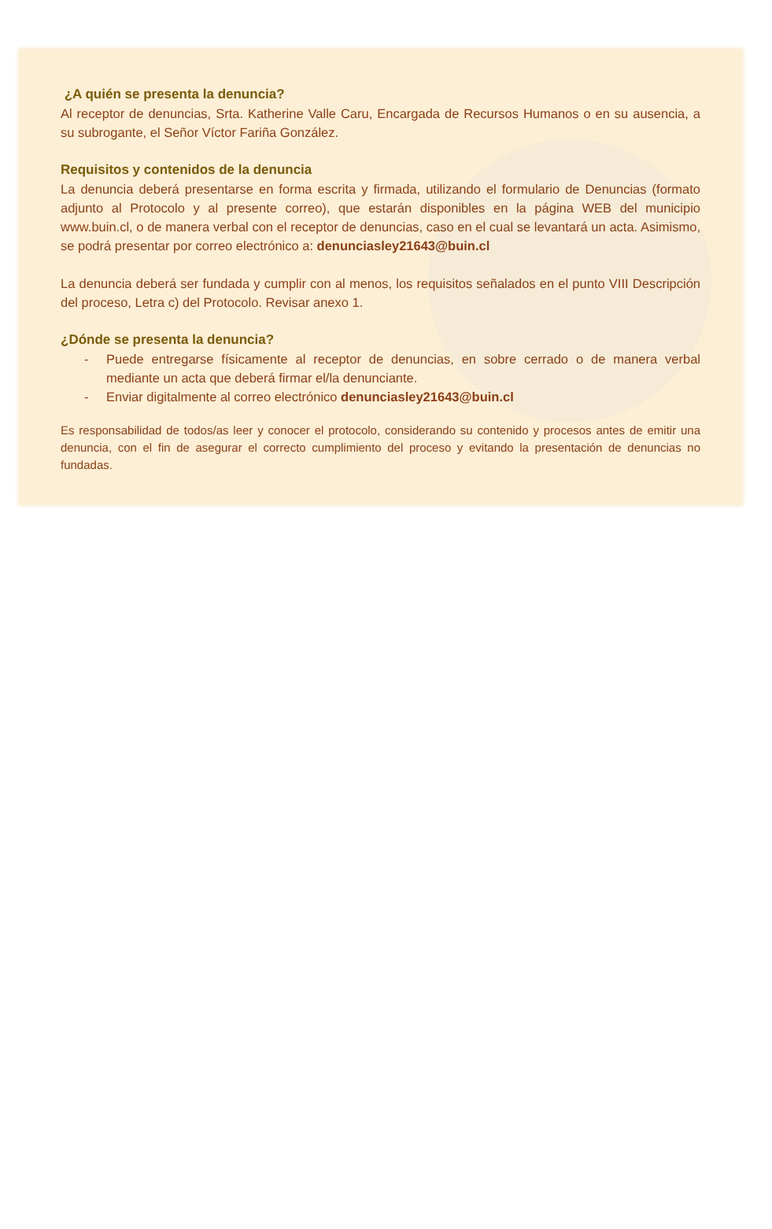¿A quién se presenta la denuncia?
Al receptor de denuncias, Srta. Katherine Valle Caru, Encargada de Recursos Humanos o en su ausencia, a su subrogante, el Señor Víctor Fariña González.
Requisitos y contenidos de la denuncia
La denuncia deberá presentarse en forma escrita y firmada, utilizando el formulario de Denuncias (formato adjunto al Protocolo y al presente correo), que estarán disponibles en la página WEB del municipio www.buin.cl, o de manera verbal con el receptor de denuncias, caso en el cual se levantará un acta. Asimismo, se podrá presentar por correo electrónico a: denunciasley21643@buin.cl
La denuncia deberá ser fundada y cumplir con al menos, los requisitos señalados en el punto VIII Descripción del proceso, Letra c) del Protocolo. Revisar anexo 1.
¿Dónde se presenta la denuncia?
- Puede entregarse físicamente al receptor de denuncias, en sobre cerrado o de manera verbal mediante un acta que deberá firmar el/la denunciante.
- Enviar digitalmente al correo electrónico denunciasley21643@buin.cl
Es responsabilidad de todos/as leer y conocer el protocolo, considerando su contenido y procesos antes de emitir una denuncia, con el fin de asegurar el correcto cumplimiento del proceso y evitando la presentación de denuncias no fundadas.